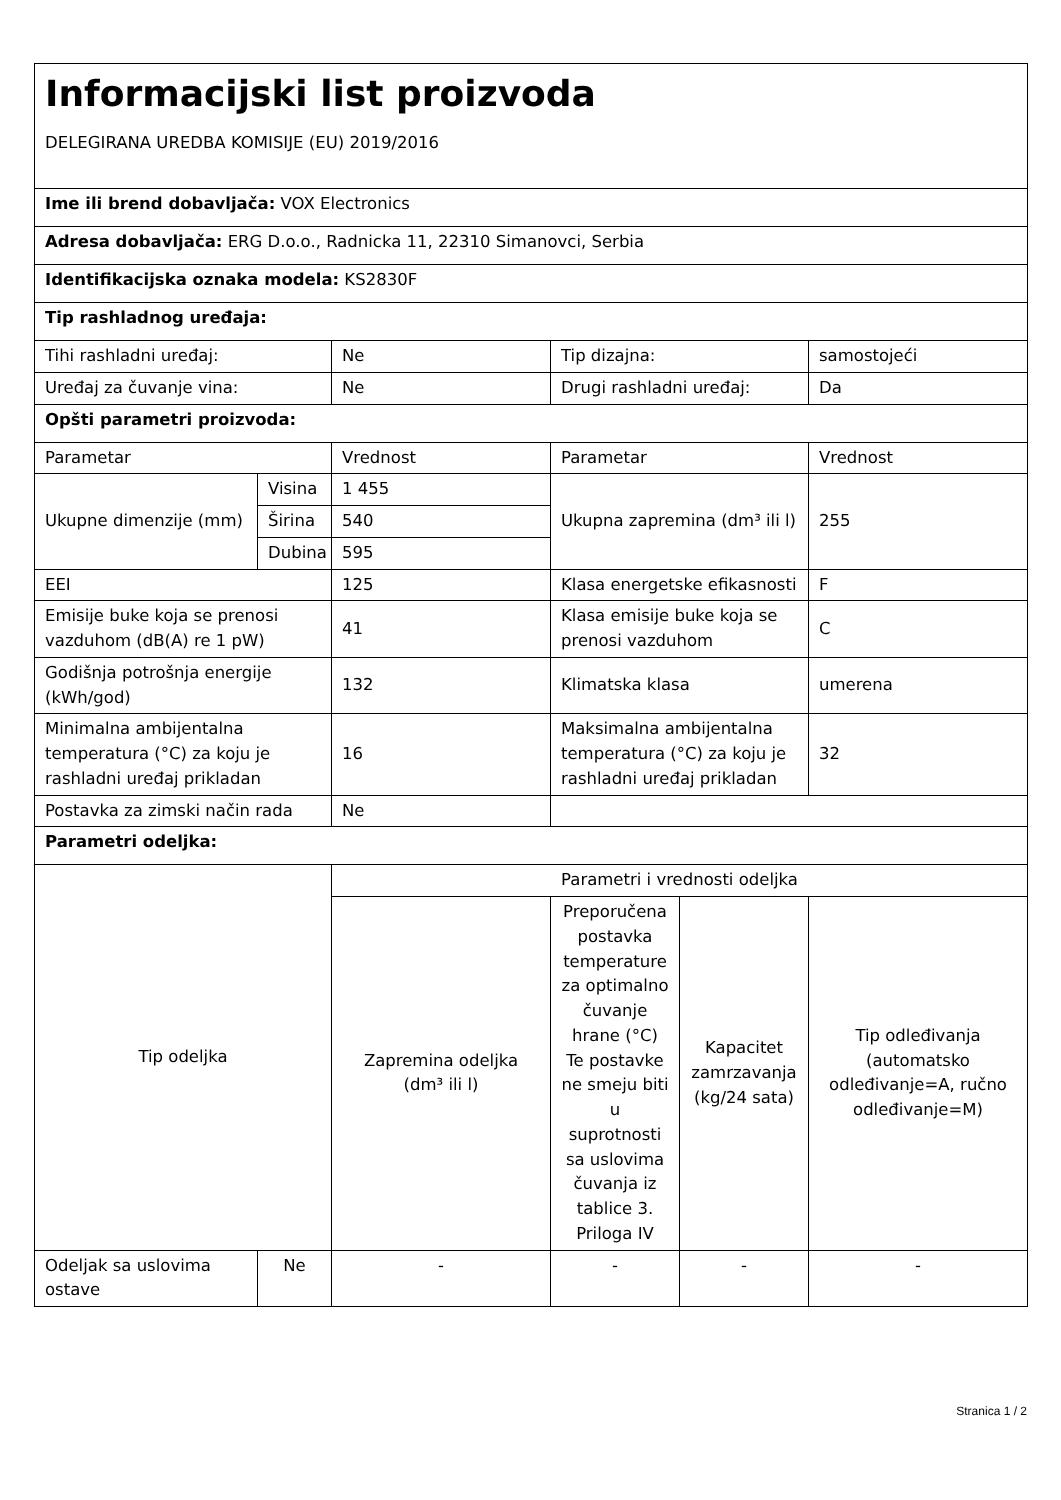| Informacijski list proizvoda DELEGIRANA UREDBA KOMISIJE (EU) 2019/2016 | | | | | |
| Ime ili brend dobavljača: VOX Electronics | | | | | |
| Adresa dobavljača: ERG D.o.o., Radnicka 11, 22310 Simanovci, Serbia | | | | | |
| Identifikacijska oznaka modela: KS2830F | | | | | |
| Tip rashladnog uređaja: | | | | | |
| Tihi rashladni uređaj: | | Ne | Tip dizajna: | | samostojeći |
| Uređaj za čuvanje vina: | | Ne | Drugi rashladni uređaj: | | Da |
| Opšti parametri proizvoda: | | | | | |
| Parametar | | Vrednost | Parametar | | Vrednost |
| Ukupne dimenzije (mm) | Visina | 1 455 | Ukupna zapremina (dm³ ili l) | | 255 |
| | Širina | 540 | | | |
| | Dubina | 595 | | | |
| EEI | | 125 | Klasa energetske efikasnosti | | F |
| Emisije buke koja se prenosi vazduhom (dB(A) re 1 pW) | | 41 | Klasa emisije buke koja se prenosi vazduhom | | C |
| Godišnja potrošnja energije (kWh/god) | | 132 | Klimatska klasa | | umerena |
| Minimalna ambijentalna temperatura (°C) za koju je rashladni uređaj prikladan | | 16 | Maksimalna ambijentalna temperatura (°C) za koju je rashladni uređaj prikladan | | 32 |
| Postavka za zimski način rada | | Ne | | | |
| Parametri odeljka: | | | | | |
| Tip odeljka | | Parametri i vrednosti odeljka | | | |
| | | Zapremina odeljka (dm³ ili l) | Preporučena postavka temperature za optimalno čuvanje hrane (°C) Te postavke ne smeju biti u suprotnosti sa uslovima čuvanja iz tablice 3. Priloga IV | Kapacitet zamrzavanja (kg/24 sata) | Tip odleđivanja (automatsko odleđivanje=A, ručno odleđivanje=M) |
| Odeljak sa uslovima ostave | Ne | - | - | - | - |
Stranica 1 / 2